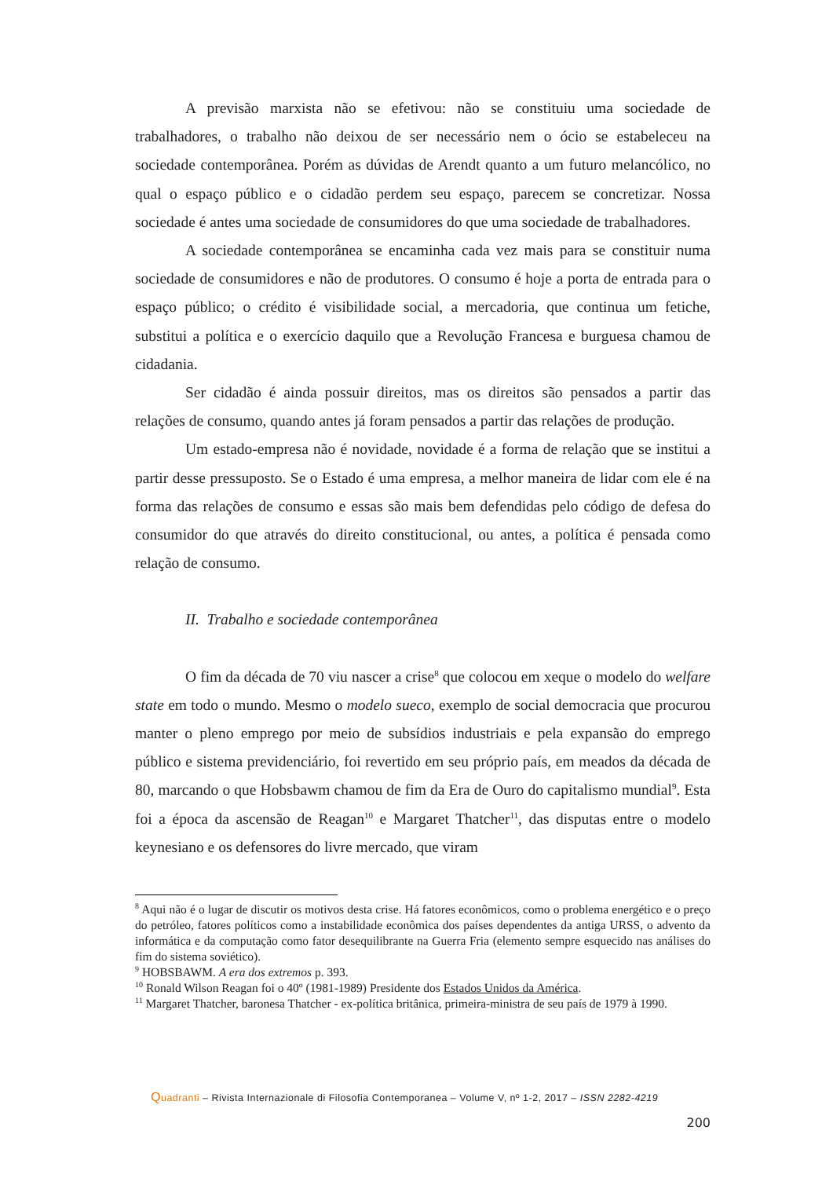A previsão marxista não se efetivou: não se constituiu uma sociedade de trabalhadores, o trabalho não deixou de ser necessário nem o ócio se estabeleceu na sociedade contemporânea. Porém as dúvidas de Arendt quanto a um futuro melancólico, no qual o espaço público e o cidadão perdem seu espaço, parecem se concretizar. Nossa sociedade é antes uma sociedade de consumidores do que uma sociedade de trabalhadores.
A sociedade contemporânea se encaminha cada vez mais para se constituir numa sociedade de consumidores e não de produtores. O consumo é hoje a porta de entrada para o espaço público; o crédito é visibilidade social, a mercadoria, que continua um fetiche, substitui a política e o exercício daquilo que a Revolução Francesa e burguesa chamou de cidadania.
Ser cidadão é ainda possuir direitos, mas os direitos são pensados a partir das relações de consumo, quando antes já foram pensados a partir das relações de produção.
Um estado-empresa não é novidade, novidade é a forma de relação que se institui a partir desse pressuposto. Se o Estado é uma empresa, a melhor maneira de lidar com ele é na forma das relações de consumo e essas são mais bem defendidas pelo código de defesa do consumidor do que através do direito constitucional, ou antes, a política é pensada como relação de consumo.
II. Trabalho e sociedade contemporânea
O fim da década de 70 viu nascer a crise<sup>8</sup> que colocou em xeque o modelo do welfare state em todo o mundo. Mesmo o modelo sueco, exemplo de social democracia que procurou manter o pleno emprego por meio de subsídios industriais e pela expansão do emprego público e sistema previdenciário, foi revertido em seu próprio país, em meados da década de 80, marcando o que Hobsbawm chamou de fim da Era de Ouro do capitalismo mundial<sup>9</sup>. Esta foi a época da ascensão de Reagan<sup>10</sup> e Margaret Thatcher<sup>11</sup>, das disputas entre o modelo keynesiano e os defensores do livre mercado, que viram
<sup>8</sup> Aqui não é o lugar de discutir os motivos desta crise. Há fatores econômicos, como o problema energético e o preço do petróleo, fatores políticos como a instabilidade econômica dos países dependentes da antiga URSS, o advento da informática e da computação como fator desequilibrante na Guerra Fria (elemento sempre esquecido nas análises do fim do sistema soviético).
<sup>9</sup> HOBSBAWM. A era dos extremos p. 393.
<sup>10</sup> Ronald Wilson Reagan foi o 40º (1981-1989) Presidente dos Estados Unidos da América.
<sup>11</sup> Margaret Thatcher, baronesa Thatcher - ex-política britânica, primeira-ministra de seu país de 1979 à 1990.
Quadranti – Rivista Internazionale di Filosofia Contemporanea – Volume V, nº 1-2, 2017 – ISSN 2282-4219
200